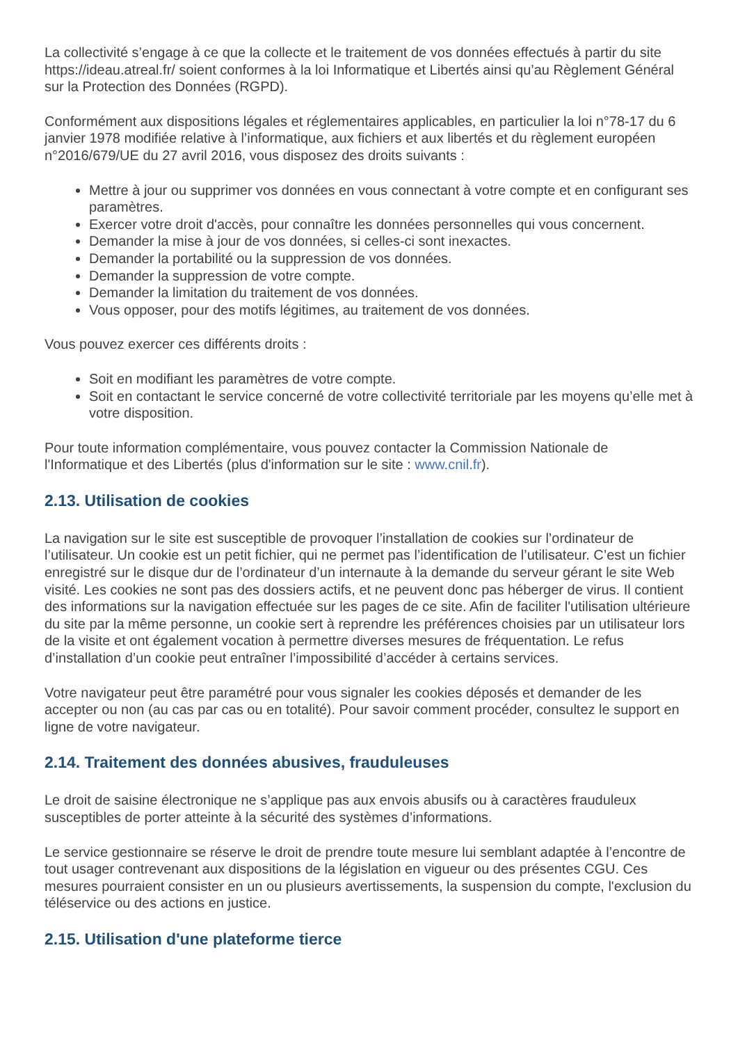La collectivité s’engage à ce que la collecte et le traitement de vos données effectués à partir du site https://ideau.atreal.fr/ soient conformes à la loi Informatique et Libertés ainsi qu’au Règlement Général sur la Protection des Données (RGPD).
Conformément aux dispositions légales et réglementaires applicables, en particulier la loi n°78-17 du 6 janvier 1978 modifiée relative à l’informatique, aux fichiers et aux libertés et du règlement européen n°2016/679/UE du 27 avril 2016, vous disposez des droits suivants :
Mettre à jour ou supprimer vos données en vous connectant à votre compte et en configurant ses paramètres.
Exercer votre droit d'accès, pour connaître les données personnelles qui vous concernent.
Demander la mise à jour de vos données, si celles-ci sont inexactes.
Demander la portabilité ou la suppression de vos données.
Demander la suppression de votre compte.
Demander la limitation du traitement de vos données.
Vous opposer, pour des motifs légitimes, au traitement de vos données.
Vous pouvez exercer ces différents droits :
Soit en modifiant les paramètres de votre compte.
Soit en contactant le service concerné de votre collectivité territoriale par les moyens qu’elle met à votre disposition.
Pour toute information complémentaire, vous pouvez contacter la Commission Nationale de l'Informatique et des Libertés (plus d'information sur le site : www.cnil.fr).
2.13. Utilisation de cookies
La navigation sur le site est susceptible de provoquer l’installation de cookies sur l’ordinateur de l’utilisateur. Un cookie est un petit fichier, qui ne permet pas l’identification de l’utilisateur. C’est un fichier enregistré sur le disque dur de l’ordinateur d’un internaute à la demande du serveur gérant le site Web visité. Les cookies ne sont pas des dossiers actifs, et ne peuvent donc pas héberger de virus. Il contient des informations sur la navigation effectuée sur les pages de ce site. Afin de faciliter l'utilisation ultérieure du site par la même personne, un cookie sert à reprendre les préférences choisies par un utilisateur lors de la visite et ont également vocation à permettre diverses mesures de fréquentation. Le refus d’installation d’un cookie peut entraîner l’impossibilité d’accéder à certains services.
Votre navigateur peut être paramétré pour vous signaler les cookies déposés et demander de les accepter ou non (au cas par cas ou en totalité). Pour savoir comment procéder, consultez le support en ligne de votre navigateur.
2.14. Traitement des données abusives, frauduleuses
Le droit de saisine électronique ne s’applique pas aux envois abusifs ou à caractères frauduleux susceptibles de porter atteinte à la sécurité des systèmes d’informations.
Le service gestionnaire se réserve le droit de prendre toute mesure lui semblant adaptée à l’encontre de tout usager contrevenant aux dispositions de la législation en vigueur ou des présentes CGU. Ces mesures pourraient consister en un ou plusieurs avertissements, la suspension du compte, l'exclusion du téléservice ou des actions en justice.
2.15. Utilisation d'une plateforme tierce